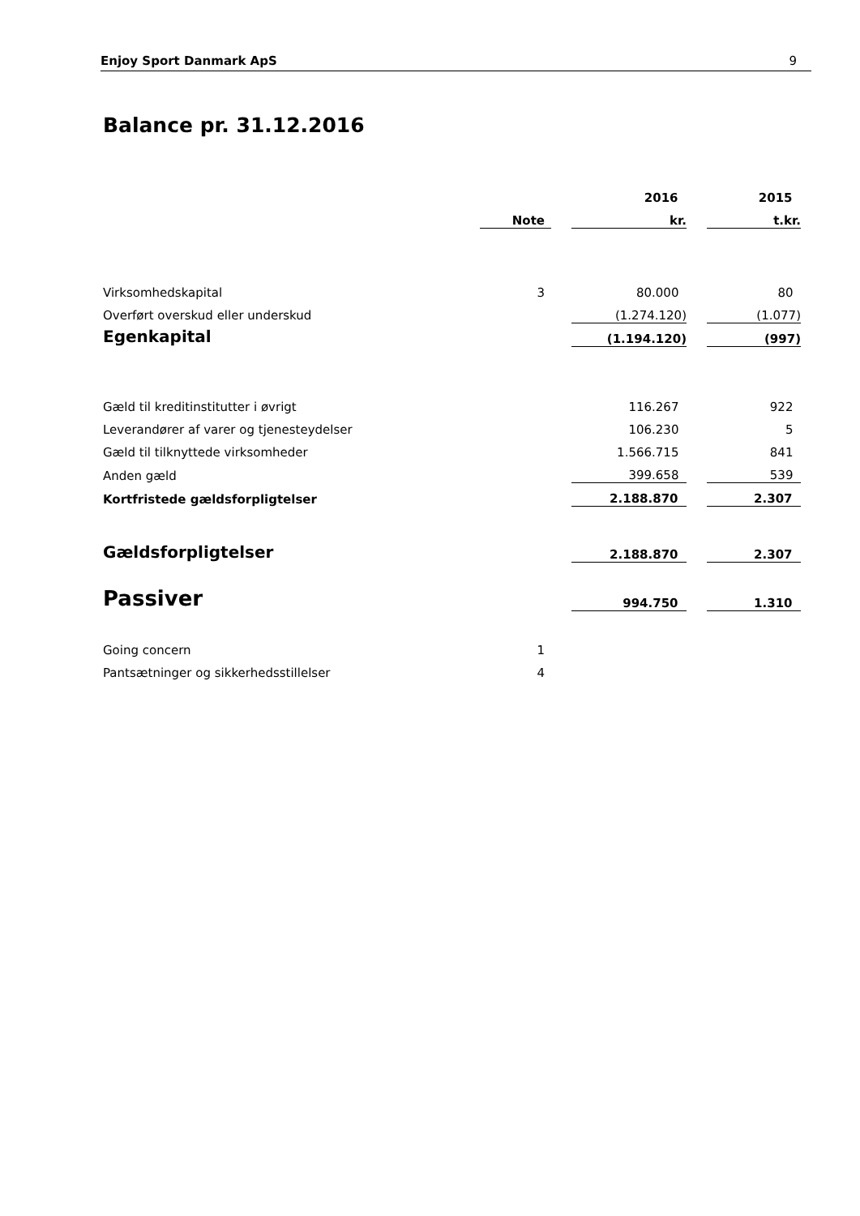Enjoy Sport Danmark ApS 9
Balance pr. 31.12.2016
| | | | 2016 | | 2015 |
| | Note | | kr. | | t.kr. |
| Virksomhedskapital | 3 | | 80.000 | | 80 |
| Overført overskud eller underskud | | | (1.274.120) | | (1.077) |
| Egenkapital | | | (1.194.120) | | (997) |
| Gæld til kreditinstitutter i øvrigt | | | 116.267 | | 922 |
| Leverandører af varer og tjenesteydelser | | | 106.230 | | 5 |
| Gæld til tilknyttede virksomheder | | | 1.566.715 | | 841 |
| Anden gæld | | | 399.658 | | 539 |
| Kortfristede gældsforpligtelser | | | 2.188.870 | | 2.307 |
| Gældsforpligtelser | | | 2.188.870 | | 2.307 |
| Passiver | | | 994.750 | | 1.310 |
| Going concern | 1 | | | | |
| Pantsætninger og sikkerhedsstillelser | 4 | | | | |